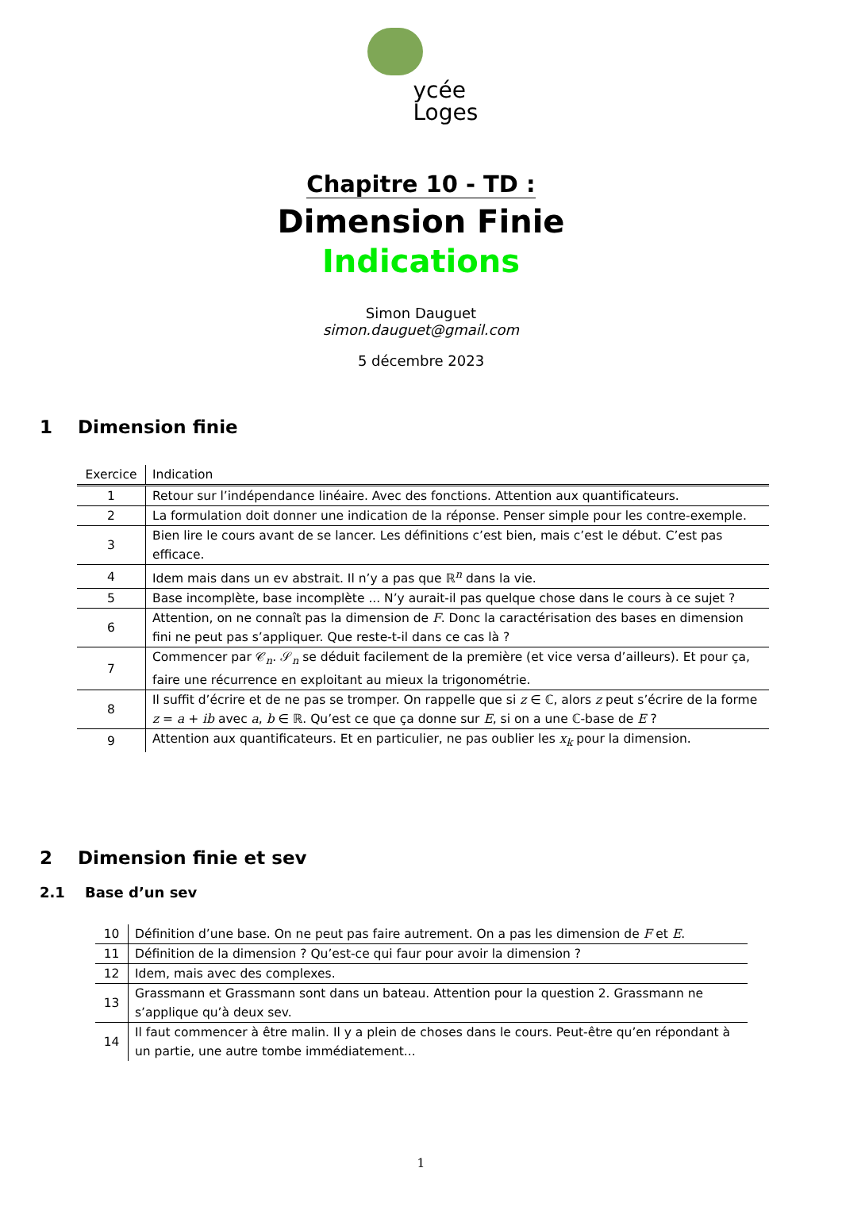ycée
Loges
Chapitre 10 - TD :
Dimension Finie
Indications
Simon Dauguet
simon.dauguet@gmail.com
5 décembre 2023
1 Dimension finie
| Exercice | Indication |
| --- | --- |
| 1 | Retour sur l’indépendance linéaire. Avec des fonctions. Attention aux quantificateurs. |
| 2 | La formulation doit donner une indication de la réponse. Penser simple pour les contre-exemple. |
| 3 | Bien lire le cours avant de se lancer. Les définitions c’est bien, mais c’est le début. C’est pas efficace. |
| 4 | Idem mais dans un ev abstrait. Il n’y a pas que ℝ<sup>n</sup> dans la vie. |
| 5 | Base incomplète, base incomplète ... N’y aurait-il pas quelque chose dans le cours à ce sujet ? |
| 6 | Attention, on ne connaît pas la dimension de F . Donc la caractérisation des bases en dimension fini ne peut pas s’appliquer. Que reste-t-il dans ce cas là ? |
| 7 | Commencer par 𝒞<sub>n</sub>. 𝒮<sub>n</sub> se déduit facilement de la première (et vice versa d’ailleurs). Et pour ça, faire une récurrence en exploitant au mieux la trigonométrie. |
| 8 | Il suffit d’écrire et de ne pas se tromper. On rappelle que si z ∈ ℂ, alors z peut s’écrire de la forme z = a + ib avec a , b ∈ ℝ. Qu’est ce que ça donne sur E , si on a une ℂ-base de E ? |
| 9 | Attention aux quantificateurs. Et en particulier, ne pas oublier les x<sub>k</sub> pour la dimension. |
2 Dimension finie et sev
2.1 Base d’un sev
| 10 | Définition d’une base. On ne peut pas faire autrement. On a pas les dimension de F et E . |
| 11 | Définition de la dimension ? Qu’est-ce qui faur pour avoir la dimension ? |
| 12 | Idem, mais avec des complexes. |
| 13 | Grassmann et Grassmann sont dans un bateau. Attention pour la question 2. Grassmann ne s’applique qu’à deux sev. |
| 14 | Il faut commencer à être malin. Il y a plein de choses dans le cours. Peut-être qu’en répondant à un partie, une autre tombe immédiatement... |
1